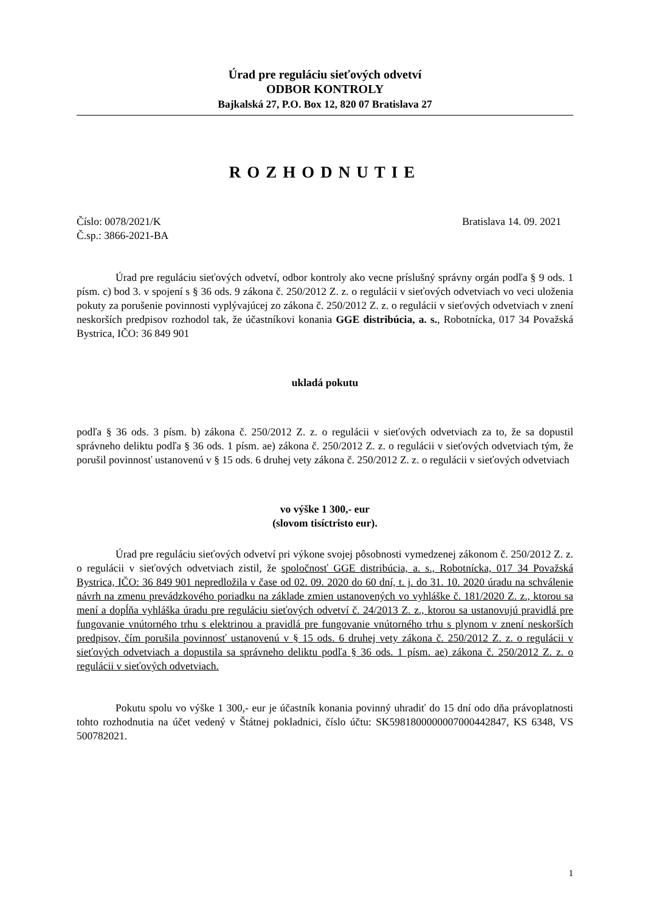Úrad pre reguláciu sieťových odvetví
ODBOR KONTROLY
Bajkalská 27, P.O. Box 12, 820 07 Bratislava 27
ROZHODNUTIE
Číslo: 0078/2021/K Bratislava 14. 09. 2021
Č.sp.: 3866-2021-BA
Úrad pre reguláciu sieťových odvetví, odbor kontroly ako vecne príslušný správny orgán podľa § 9 ods. 1 písm. c) bod 3. v spojení s § 36 ods. 9 zákona č. 250/2012 Z. z. o regulácii v sieťových odvetviach vo veci uloženia pokuty za porušenie povinnosti vyplývajúcej zo zákona č. 250/2012 Z. z. o regulácii v sieťových odvetviach v znení neskorších predpisov rozhodol tak, že účastníkovi konania GGE distribúcia, a. s., Robotnícka, 017 34 Považská Bystrica, IČO: 36 849 901
ukladá pokutu
podľa § 36 ods. 3 písm. b) zákona č. 250/2012 Z. z. o regulácii v sieťových odvetviach za to, že sa dopustil správneho deliktu podľa § 36 ods. 1 písm. ae) zákona č. 250/2012 Z. z. o regulácii v sieťových odvetviach tým, že porušil povinnosť ustanovenú v § 15 ods. 6 druhej vety zákona č. 250/2012 Z. z. o regulácii v sieťových odvetviach
vo výške 1 300,- eur
(slovom tisíctristo eur).
Úrad pre reguláciu sieťových odvetví pri výkone svojej pôsobnosti vymedzenej zákonom č. 250/2012 Z. z. o regulácii v sieťových odvetviach zistil, že spoločnosť GGE distribúcia, a. s., Robotnícka, 017 34 Považská Bystrica, IČO: 36 849 901 nepredložila v čase od 02. 09. 2020 do 60 dní, t. j. do 31. 10. 2020 úradu na schválenie návrh na zmenu prevádzkového poriadku na základe zmien ustanovených vo vyhláške č. 181/2020 Z. z., ktorou sa mení a dopĺňa vyhláška úradu pre reguláciu sieťových odvetví č. 24/2013 Z. z., ktorou sa ustanovujú pravidlá pre fungovanie vnútorného trhu s elektrinou a pravidlá pre fungovanie vnútorného trhu s plynom v znení neskorších predpisov, čím porušila povinnosť ustanovenú v § 15 ods. 6 druhej vety zákona č. 250/2012 Z. z. o regulácii v sieťových odvetviach a dopustila sa správneho deliktu podľa § 36 ods. 1 písm. ae) zákona č. 250/2012 Z. z. o regulácii v sieťových odvetviach.
Pokutu spolu vo výške 1 300,- eur je účastník konania povinný uhradiť do 15 dní odo dňa právoplatnosti tohto rozhodnutia na účet vedený v Štátnej pokladnici, číslo účtu: SK5981800000007000442847, KS 6348, VS 500782021.
1